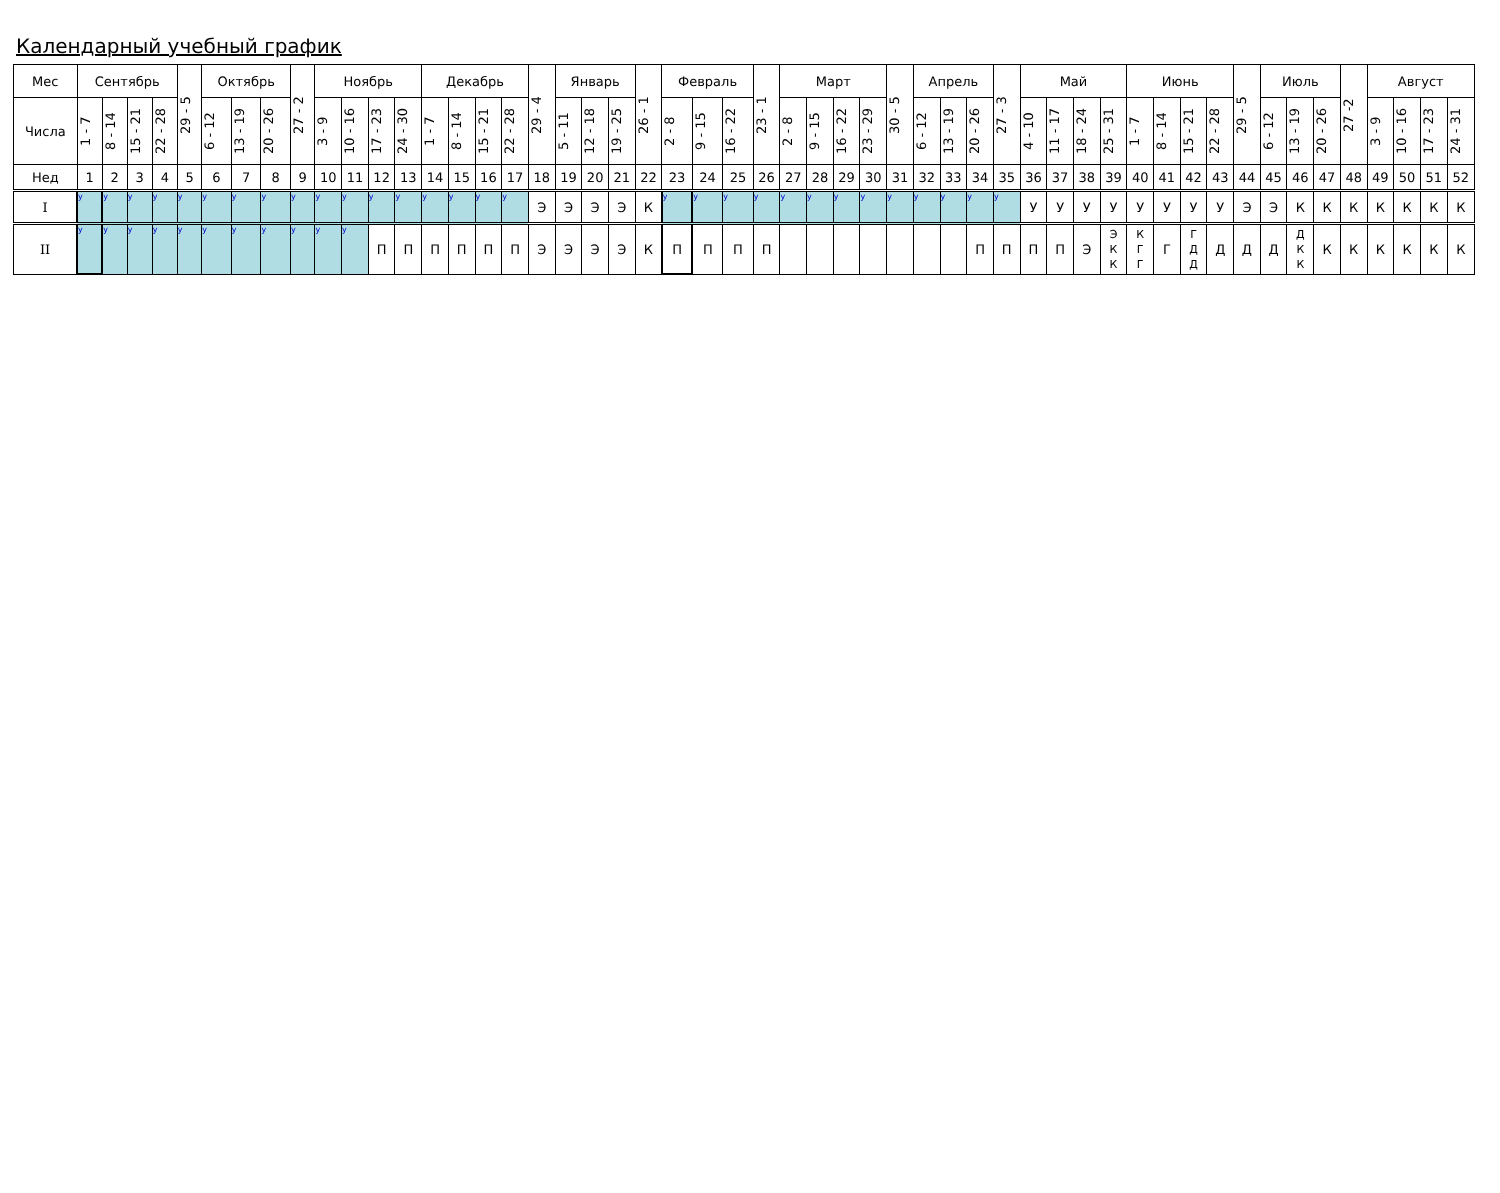Календарный учебный график
| Мес | Сентябрь | | | | 29 - 5 | Октябрь | | | 27 - 2 | Ноябрь | | | | Декабрь | | | | 29 - 4 | Январь | | | 26 - 1 | Февраль | | | 23 - 1 | Март | | | | 30 - 5 | Апрель | | | 27 - 3 | Май | | | | Июнь | | | | 29 - 5 | Июль | | | 27 -2 | Август | | | |
| Числа | 1 - 7 | 8 - 14 | 15 - 21 | 22 - 28 | | 6 - 12 | 13 - 19 | 20 - 26 | | 3 - 9 | 10 - 16 | 17 - 23 | 24 - 30 | 1 - 7 | 8 - 14 | 15 - 21 | 22 - 28 | | 5 - 11 | 12 - 18 | 19 - 25 | | 2 - 8 | 9 - 15 | 16 - 22 | | 2 - 8 | 9 - 15 | 16 - 22 | 23 - 29 | | 6 - 12 | 13 - 19 | 20 - 26 | | 4 - 10 | 11 - 17 | 18 - 24 | 25 - 31 | 1 - 7 | 8 - 14 | 15 - 21 | 22 - 28 | | 6 - 12 | 13 - 19 | 20 - 26 | | 3 - 9 | 10 - 16 | 17 - 23 | 24 - 31 |
| Нед | 1 | 2 | 3 | 4 | 5 | 6 | 7 | 8 | 9 | 10 | 11 | 12 | 13 | 14 | 15 | 16 | 17 | 18 | 19 | 20 | 21 | 22 | 23 | 24 | 25 | 26 | 27 | 28 | 29 | 30 | 31 | 32 | 33 | 34 | 35 | 36 | 37 | 38 | 39 | 40 | 41 | 42 | 43 | 44 | 45 | 46 | 47 | 48 | 49 | 50 | 51 | 52 |
| I | у | у | у | у | у | у | у | у | у | у | у | у | у | у | у | у | у | Э | Э | Э | Э | К | у | у | у | у | у | у | у | у | у | у | у | у | у | У | У | У | У | У | У | У | У | Э | Э | К | К | К | К | К | К | К |
| II | у | у | у | у | у | у | у | у | у | у | у | П | П | П | П | П | П | Э | Э | Э | Э | К | П | П | П | П | | | | | | | | П | П | П | П | Э | Э К К | К Г Г | Г | Г Д Д | Д | Д | Д | Д К К | К | К | К | К | К | К |